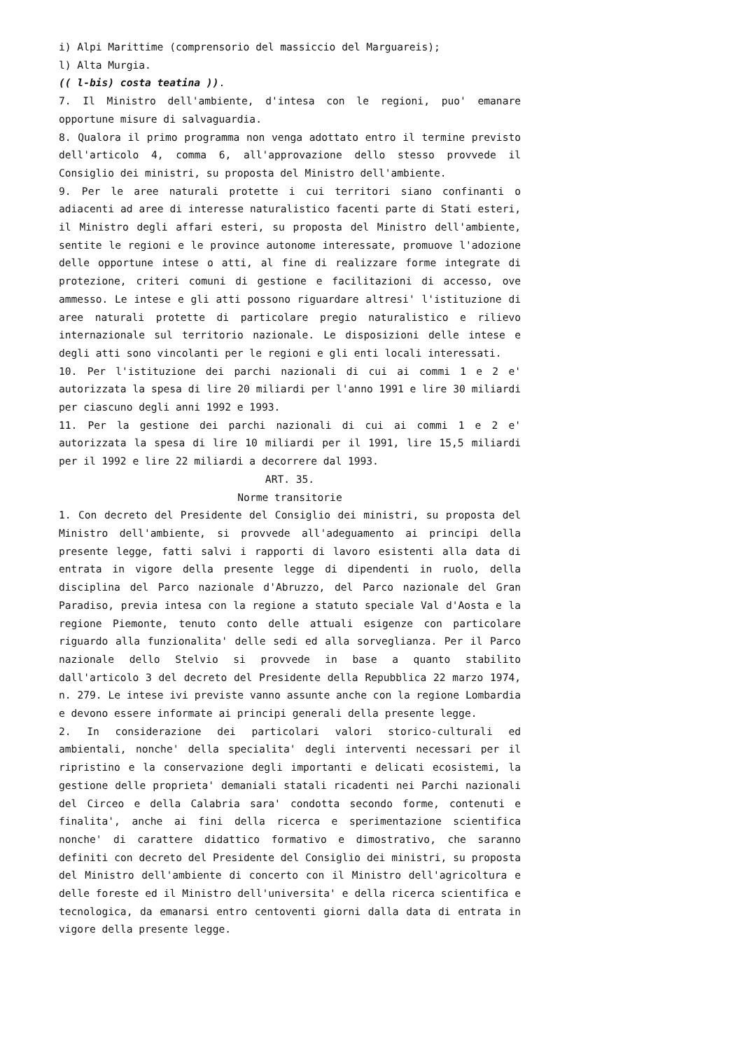i) Alpi Marittime (comprensorio del massiccio del Marguareis);
l) Alta Murgia.
(( l-bis) costa teatina )).
7. Il Ministro dell'ambiente, d'intesa con le regioni, puo' emanare opportune misure di salvaguardia.
8. Qualora il primo programma non venga adottato entro il termine previsto dell'articolo 4, comma 6, all'approvazione dello stesso provvede il Consiglio dei ministri, su proposta del Ministro dell'ambiente.
9. Per le aree naturali protette i cui territori siano confinanti o adiacenti ad aree di interesse naturalistico facenti parte di Stati esteri, il Ministro degli affari esteri, su proposta del Ministro dell'ambiente, sentite le regioni e le province autonome interessate, promuove l'adozione delle opportune intese o atti, al fine di realizzare forme integrate di protezione, criteri comuni di gestione e facilitazioni di accesso, ove ammesso. Le intese e gli atti possono riguardare altresi' l'istituzione di aree naturali protette di particolare pregio naturalistico e rilievo internazionale sul territorio nazionale. Le disposizioni delle intese e degli atti sono vincolanti per le regioni e gli enti locali interessati.
10. Per l'istituzione dei parchi nazionali di cui ai commi 1 e 2 e' autorizzata la spesa di lire 20 miliardi per l'anno 1991 e lire 30 miliardi per ciascuno degli anni 1992 e 1993.
11. Per la gestione dei parchi nazionali di cui ai commi 1 e 2 e' autorizzata la spesa di lire 10 miliardi per il 1991, lire 15,5 miliardi per il 1992 e lire 22 miliardi a decorrere dal 1993.
ART. 35.
Norme transitorie
1. Con decreto del Presidente del Consiglio dei ministri, su proposta del Ministro dell'ambiente, si provvede all'adeguamento ai principi della presente legge, fatti salvi i rapporti di lavoro esistenti alla data di entrata in vigore della presente legge di dipendenti in ruolo, della disciplina del Parco nazionale d'Abruzzo, del Parco nazionale del Gran Paradiso, previa intesa con la regione a statuto speciale Val d'Aosta e la regione Piemonte, tenuto conto delle attuali esigenze con particolare riguardo alla funzionalita' delle sedi ed alla sorveglianza. Per il Parco nazionale dello Stelvio si provvede in base a quanto stabilito dall'articolo 3 del decreto del Presidente della Repubblica 22 marzo 1974, n. 279. Le intese ivi previste vanno assunte anche con la regione Lombardia e devono essere informate ai principi generali della presente legge.
2. In considerazione dei particolari valori storico-culturali ed ambientali, nonche' della specialita' degli interventi necessari per il ripristino e la conservazione degli importanti e delicati ecosistemi, la gestione delle proprieta' demaniali statali ricadenti nei Parchi nazionali del Circeo e della Calabria sara' condotta secondo forme, contenuti e finalita', anche ai fini della ricerca e sperimentazione scientifica nonche' di carattere didattico formativo e dimostrativo, che saranno definiti con decreto del Presidente del Consiglio dei ministri, su proposta del Ministro dell'ambiente di concerto con il Ministro dell'agricoltura e delle foreste ed il Ministro dell'universita' e della ricerca scientifica e tecnologica, da emanarsi entro centoventi giorni dalla data di entrata in vigore della presente legge.